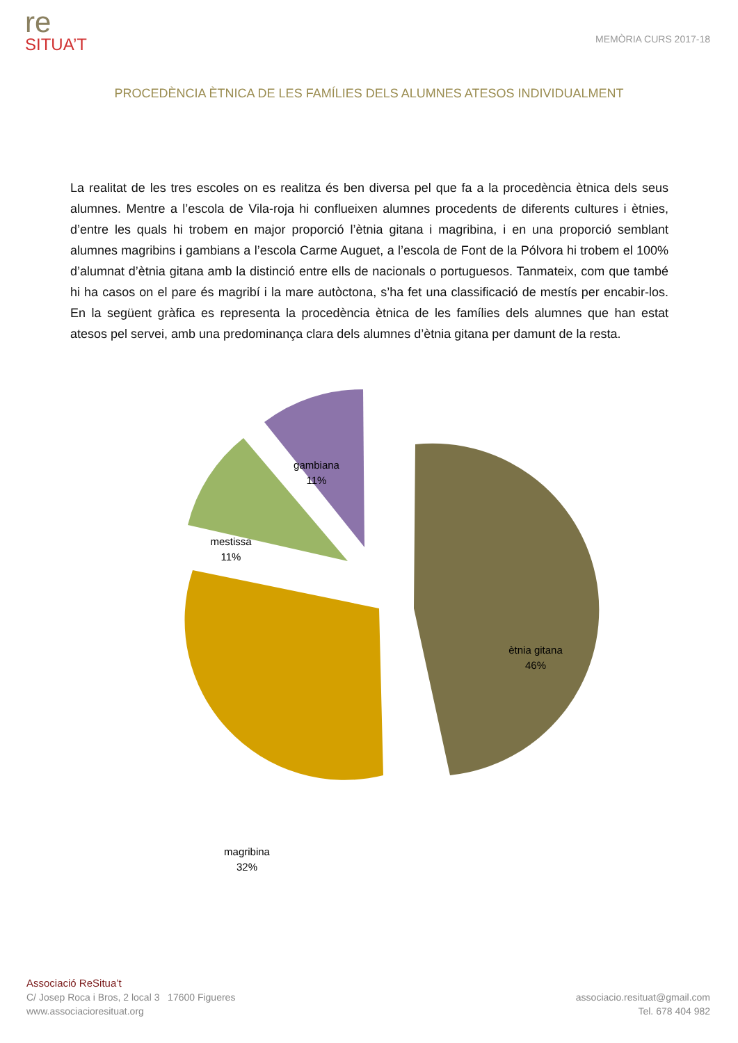re
SITUA’T
MEMÒRIA CURS 2017-18
PROCEDÈNCIA ÈTNICA DE LES FAMÍLIES DELS ALUMNES ATESOS INDIVIDUALMENT
La realitat de les tres escoles on es realitza és ben diversa pel que fa a la procedència ètnica dels seus alumnes. Mentre a l’escola de Vila-roja hi conflueixen alumnes procedents de diferents cultures i ètnies, d’entre les quals hi trobem en major proporció l’ètnia gitana i magribina, i en una proporció semblant alumnes magribins i gambians a l’escola Carme Auguet, a l’escola de Font de la Pólvora hi trobem el 100% d’alumnat d’ètnia gitana amb la distinció entre ells de nacionals o portuguesos. Tanmateix, com que també hi ha casos on el pare és magribí i la mare autòctona, s’ha fet una classificació de mestís per encabir-los. En la següent gràfica es representa la procedència ètnica de les famílies dels alumnes que han estat atesos pel servei, amb una predominança clara dels alumnes d’ètnia gitana per damunt de la resta.
ètnia gitana
46%
magribina
32%
mestissa
11%
gambiana
11%
Associació ReSitua’t
C/ Josep Roca i Bros, 2 local 3 17600 Figueres
www.associacioresituat.org
associacio.resituat@gmail.com
Tel. 678 404 982